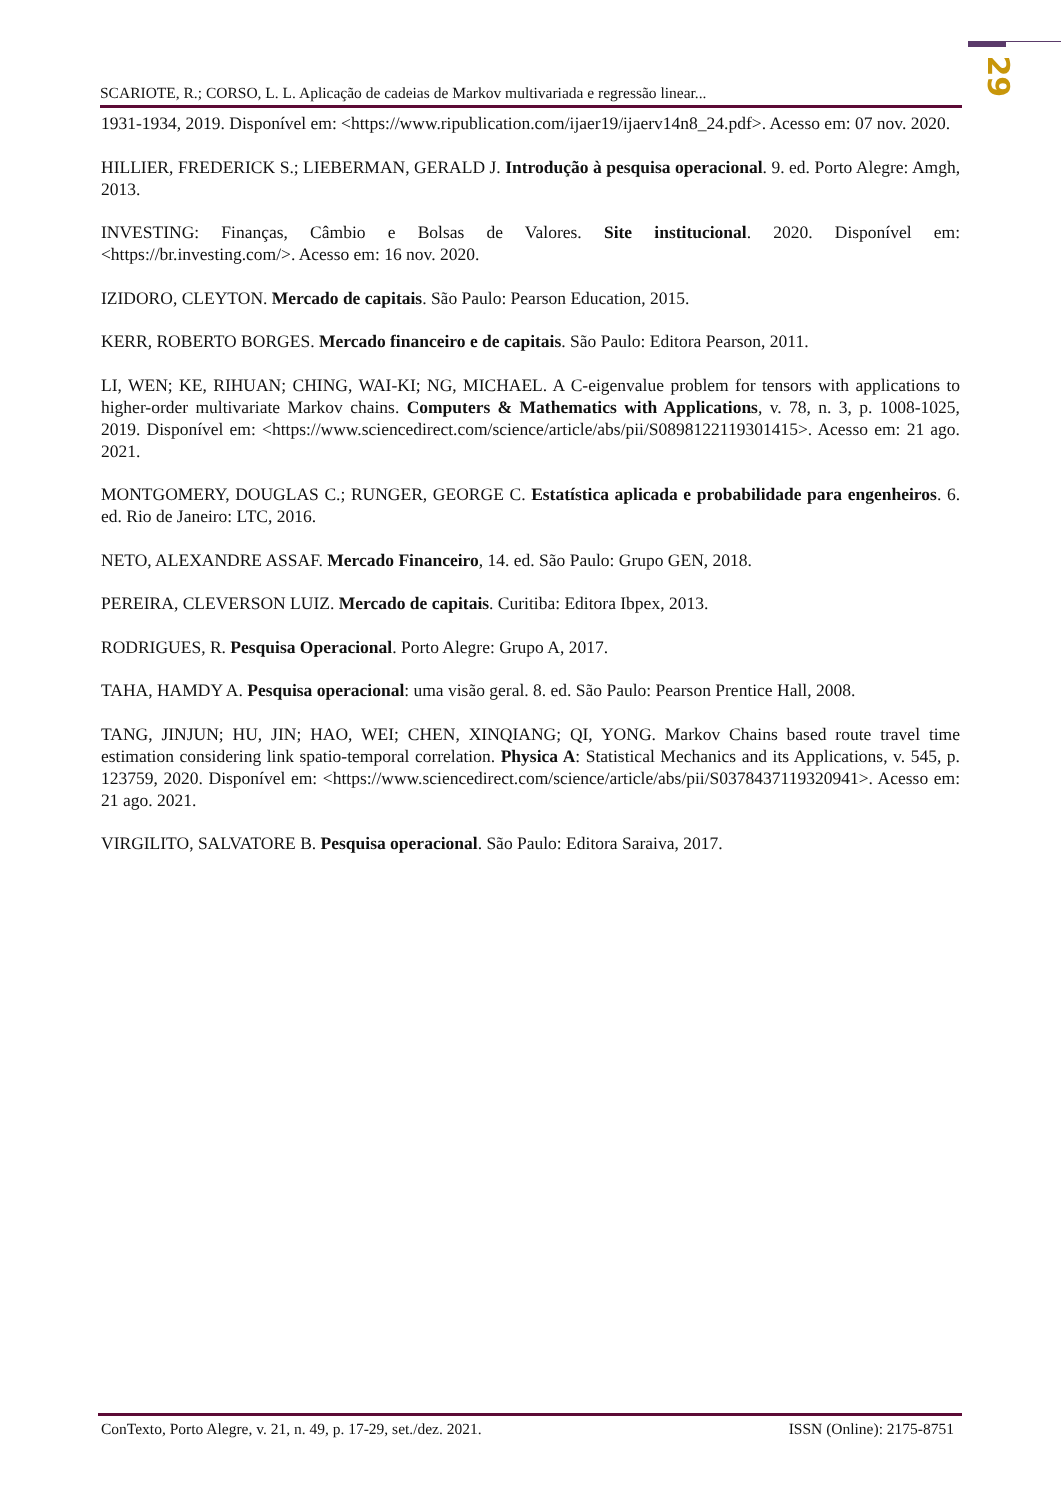29
SCARIOTE, R.; CORSO, L. L. Aplicação de cadeias de Markov multivariada e regressão linear...
1931-1934, 2019. Disponível em: <https://www.ripublication.com/ijaer19/ijaerv14n8_24.pdf>. Acesso em: 07 nov. 2020.
HILLIER, FREDERICK S.; LIEBERMAN, GERALD J. Introdução à pesquisa operacional. 9. ed. Porto Alegre: Amgh, 2013.
INVESTING: Finanças, Câmbio e Bolsas de Valores. Site institucional. 2020. Disponível em: <https://br.investing.com/>. Acesso em: 16 nov. 2020.
IZIDORO, CLEYTON. Mercado de capitais. São Paulo: Pearson Education, 2015.
KERR, ROBERTO BORGES. Mercado financeiro e de capitais. São Paulo: Editora Pearson, 2011.
LI, WEN; KE, RIHUAN; CHING, WAI-KI; NG, MICHAEL. A C-eigenvalue problem for tensors with applications to higher-order multivariate Markov chains. Computers & Mathematics with Applications, v. 78, n. 3, p. 1008-1025, 2019. Disponível em: <https://www.sciencedirect.com/science/article/abs/pii/S0898122119301415>. Acesso em: 21 ago. 2021.
MONTGOMERY, DOUGLAS C.; RUNGER, GEORGE C. Estatística aplicada e probabilidade para engenheiros. 6. ed. Rio de Janeiro: LTC, 2016.
NETO, ALEXANDRE ASSAF. Mercado Financeiro, 14. ed. São Paulo: Grupo GEN, 2018.
PEREIRA, CLEVERSON LUIZ. Mercado de capitais. Curitiba: Editora Ibpex, 2013.
RODRIGUES, R. Pesquisa Operacional. Porto Alegre: Grupo A, 2017.
TAHA, HAMDY A. Pesquisa operacional: uma visão geral. 8. ed. São Paulo: Pearson Prentice Hall, 2008.
TANG, JINJUN; HU, JIN; HAO, WEI; CHEN, XINQIANG; QI, YONG. Markov Chains based route travel time estimation considering link spatio-temporal correlation. Physica A: Statistical Mechanics and its Applications, v. 545, p. 123759, 2020. Disponível em: <https://www.sciencedirect.com/science/article/abs/pii/S0378437119320941>. Acesso em: 21 ago. 2021.
VIRGILITO, SALVATORE B. Pesquisa operacional. São Paulo: Editora Saraiva, 2017.
ConTexto, Porto Alegre, v. 21, n. 49, p. 17-29, set./dez. 2021. ISSN (Online): 2175-8751